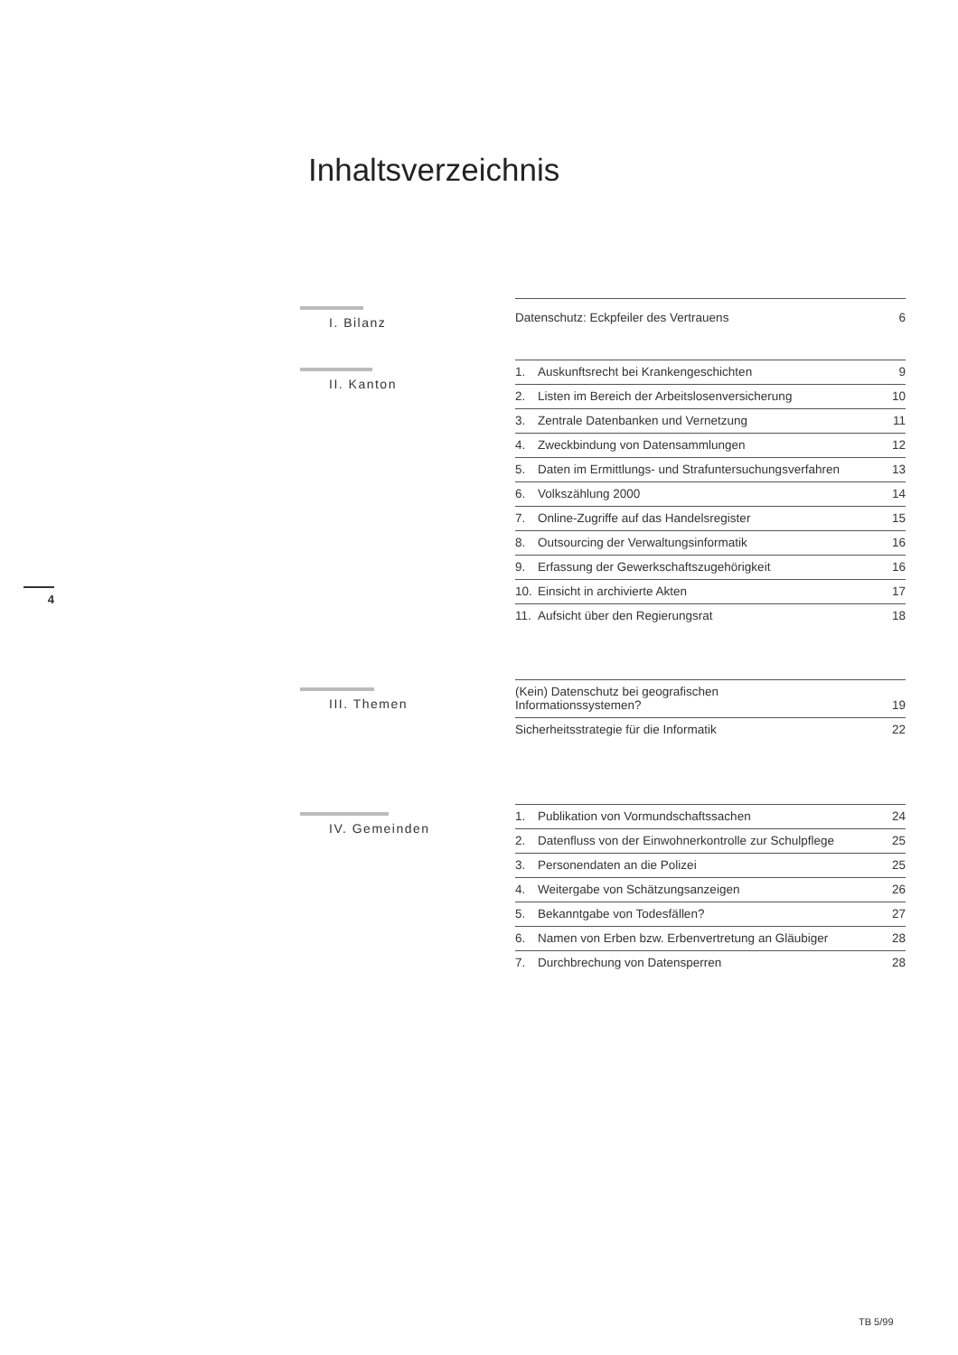Inhaltsverzeichnis
I. Bilanz
| Datenschutz: Eckpfeiler des Vertrauens | 6 |
II. Kanton
| 1. | Auskunftsrecht bei Krankengeschichten | 9 |
| 2. | Listen im Bereich der Arbeitslosenversicherung | 10 |
| 3. | Zentrale Datenbanken und Vernetzung | 11 |
| 4. | Zweckbindung von Datensammlungen | 12 |
| 5. | Daten im Ermittlungs- und Strafuntersuchungsverfahren | 13 |
| 6. | Volkszählung 2000 | 14 |
| 7. | Online-Zugriffe auf das Handelsregister | 15 |
| 8. | Outsourcing der Verwaltungsinformatik | 16 |
| 9. | Erfassung der Gewerkschaftszugehörigkeit | 16 |
| 10. | Einsicht in archivierte Akten | 17 |
| 11. | Aufsicht über den Regierungsrat | 18 |
4
III. Themen
| (Kein) Datenschutz bei geografischen Informationssystemen? | 19 |
| Sicherheitsstrategie für die Informatik | 22 |
IV. Gemeinden
| 1. | Publikation von Vormundschaftssachen | 24 |
| 2. | Datenfluss von der Einwohnerkontrolle zur Schulpflege | 25 |
| 3. | Personendaten an die Polizei | 25 |
| 4. | Weitergabe von Schätzungsanzeigen | 26 |
| 5. | Bekanntgabe von Todesfällen? | 27 |
| 6. | Namen von Erben bzw. Erbenvertretung an Gläubiger | 28 |
| 7. | Durchbrechung von Datensperren | 28 |
TB 5/99